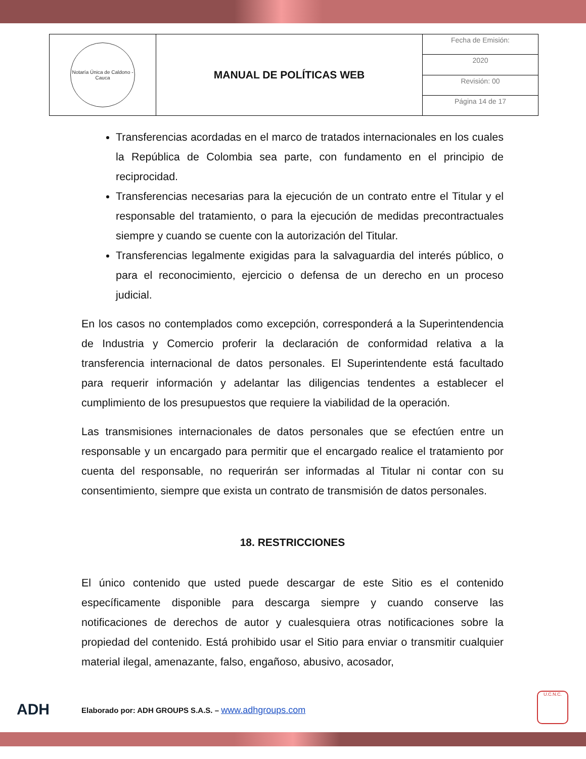| Notaría Única de Caldono - Cauca | MANUAL DE POLÍTICAS WEB | Fecha de Emisión: |
| | | 2020 |
| | | Revisión: 00 |
| | | Página 14 de 17 |
Transferencias acordadas en el marco de tratados internacionales en los cuales la República de Colombia sea parte, con fundamento en el principio de reciprocidad.
Transferencias necesarias para la ejecución de un contrato entre el Titular y el responsable del tratamiento, o para la ejecución de medidas precontractuales siempre y cuando se cuente con la autorización del Titular.
Transferencias legalmente exigidas para la salvaguardia del interés público, o para el reconocimiento, ejercicio o defensa de un derecho en un proceso judicial.
En los casos no contemplados como excepción, corresponderá a la Superintendencia de Industria y Comercio proferir la declaración de conformidad relativa a la transferencia internacional de datos personales. El Superintendente está facultado para requerir información y adelantar las diligencias tendentes a establecer el cumplimiento de los presupuestos que requiere la viabilidad de la operación.
Las transmisiones internacionales de datos personales que se efectúen entre un responsable y un encargado para permitir que el encargado realice el tratamiento por cuenta del responsable, no requerirán ser informadas al Titular ni contar con su consentimiento, siempre que exista un contrato de transmisión de datos personales.
18. RESTRICCIONES
El único contenido que usted puede descargar de este Sitio es el contenido específicamente disponible para descarga siempre y cuando conserve las notificaciones de derechos de autor y cualesquiera otras notificaciones sobre la propiedad del contenido. Está prohibido usar el Sitio para enviar o transmitir cualquier material ilegal, amenazante, falso, engañoso, abusivo, acosador,
ADH Elaborado por: ADH GROUPS S.A.S. – www.adhgroups.com
U.C.N.C.